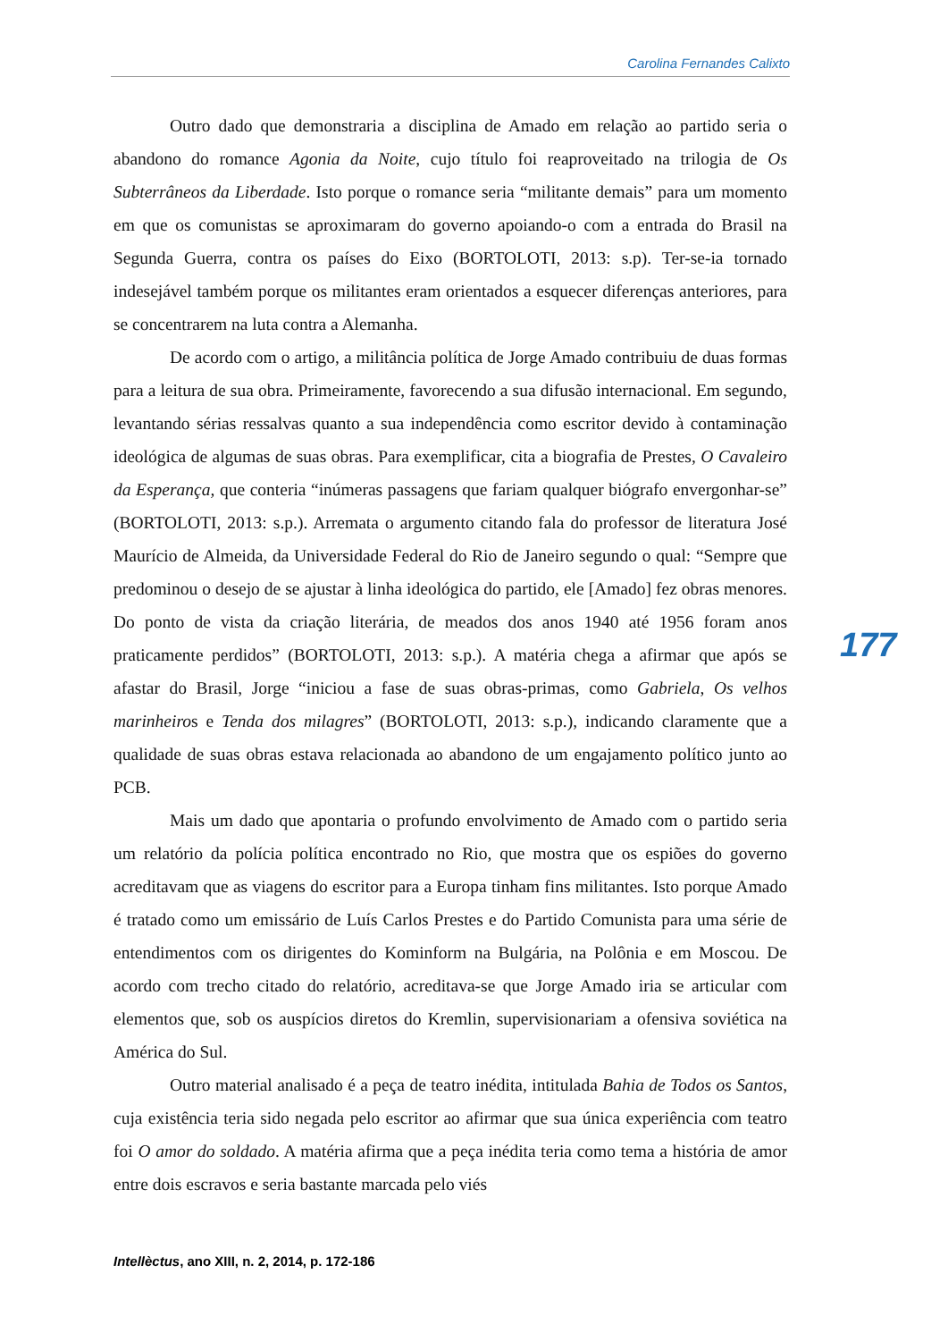Carolina Fernandes Calixto
Outro dado que demonstraria a disciplina de Amado em relação ao partido seria o abandono do romance Agonia da Noite, cujo título foi reaproveitado na trilogia de Os Subterrâneos da Liberdade. Isto porque o romance seria “militante demais” para um momento em que os comunistas se aproximaram do governo apoiando-o com a entrada do Brasil na Segunda Guerra, contra os países do Eixo (BORTOLOTI, 2013: s.p). Ter-se-ia tornado indesejável também porque os militantes eram orientados a esquecer diferenças anteriores, para se concentrarem na luta contra a Alemanha.
De acordo com o artigo, a militância política de Jorge Amado contribuiu de duas formas para a leitura de sua obra. Primeiramente, favorecendo a sua difusão internacional. Em segundo, levantando sérias ressalvas quanto a sua independência como escritor devido à contaminação ideológica de algumas de suas obras. Para exemplificar, cita a biografia de Prestes, O Cavaleiro da Esperança, que conteria “inúmeras passagens que fariam qualquer biógrafo envergonhar-se” (BORTOLOTI, 2013: s.p.). Arremata o argumento citando fala do professor de literatura José Maurício de Almeida, da Universidade Federal do Rio de Janeiro segundo o qual: “Sempre que predominou o desejo de se ajustar à linha ideológica do partido, ele [Amado] fez obras menores. Do ponto de vista da criação literária, de meados dos anos 1940 até 1956 foram anos praticamente perdidos” (BORTOLOTI, 2013: s.p.). A matéria chega a afirmar que após se afastar do Brasil, Jorge “iniciou a fase de suas obras-primas, como Gabriela, Os velhos marinheiros e Tenda dos milagres” (BORTOLOTI, 2013: s.p.), indicando claramente que a qualidade de suas obras estava relacionada ao abandono de um engajamento político junto ao PCB.
Mais um dado que apontaria o profundo envolvimento de Amado com o partido seria um relatório da polícia política encontrado no Rio, que mostra que os espiões do governo acreditavam que as viagens do escritor para a Europa tinham fins militantes. Isto porque Amado é tratado como um emissário de Luís Carlos Prestes e do Partido Comunista para uma série de entendimentos com os dirigentes do Kominform na Bulgária, na Polônia e em Moscou. De acordo com trecho citado do relatório, acreditava-se que Jorge Amado iria se articular com elementos que, sob os auspícios diretos do Kremlin, supervisionariam a ofensiva soviética na América do Sul.
Outro material analisado é a peça de teatro inédita, intitulada Bahia de Todos os Santos, cuja existência teria sido negada pelo escritor ao afirmar que sua única experiência com teatro foi O amor do soldado. A matéria afirma que a peça inédita teria como tema a história de amor entre dois escravos e seria bastante marcada pelo viés
177
Intellèctus, ano XIII, n. 2, 2014, p. 172-186